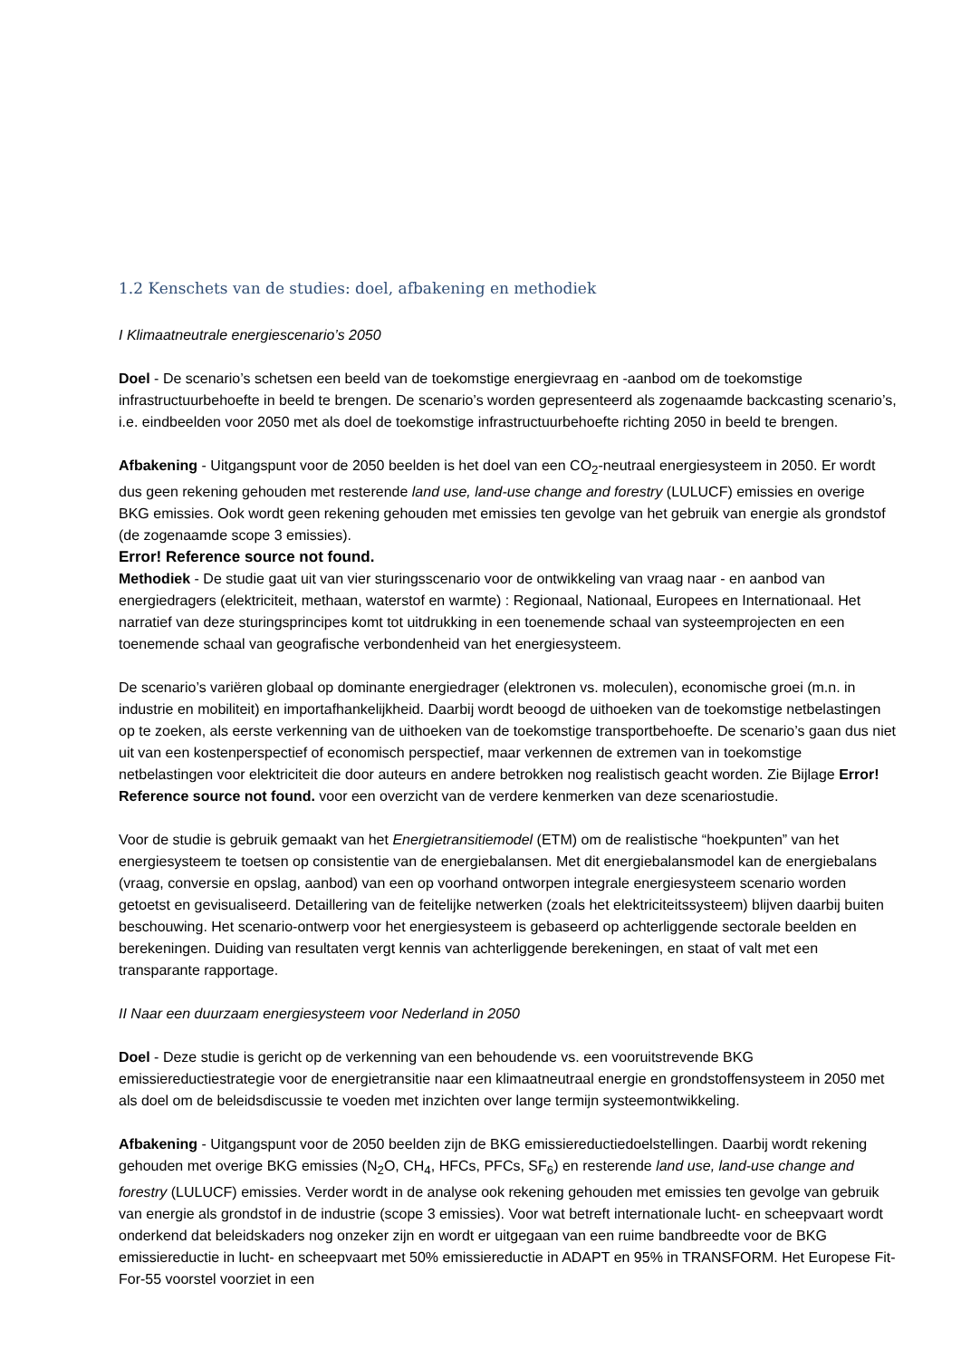1.2 Kenschets van de studies: doel, afbakening en methodiek
I Klimaatneutrale energiescenario’s 2050
Doel - De scenario’s schetsen een beeld van de toekomstige energievraag en -aanbod om de toekomstige infrastructuurbehoefte in beeld te brengen. De scenario’s worden gepresenteerd als zogenaamde backcasting scenario’s, i.e. eindbeelden voor 2050 met als doel de toekomstige infrastructuurbehoefte richting 2050 in beeld te brengen.
Afbakening - Uitgangspunt voor de 2050 beelden is het doel van een CO<sub>2</sub>-neutraal energiesysteem in 2050. Er wordt dus geen rekening gehouden met resterende land use, land-use change and forestry (LULUCF) emissies en overige BKG emissies. Ook wordt geen rekening gehouden met emissies ten gevolge van het gebruik van energie als grondstof (de zogenaamde scope 3 emissies).
Error! Reference source not found.
Methodiek - De studie gaat uit van vier sturingsscenario voor de ontwikkeling van vraag naar - en aanbod van energiedragers (elektriciteit, methaan, waterstof en warmte) : Regionaal, Nationaal, Europees en Internationaal. Het narratief van deze sturingsprincipes komt tot uitdrukking in een toenemende schaal van systeemprojecten en een toenemende schaal van geografische verbondenheid van het energiesysteem.
De scenario’s variëren globaal op dominante energiedrager (elektronen vs. moleculen), economische groei (m.n. in industrie en mobiliteit) en importafhankelijkheid. Daarbij wordt beoogd de uithoeken van de toekomstige netbelastingen op te zoeken, als eerste verkenning van de uithoeken van de toekomstige transportbehoefte. De scenario’s gaan dus niet uit van een kostenperspectief of economisch perspectief, maar verkennen de extremen van in toekomstige netbelastingen voor elektriciteit die door auteurs en andere betrokken nog realistisch geacht worden. Zie Bijlage Error! Reference source not found. voor een overzicht van de verdere kenmerken van deze scenariostudie.
Voor de studie is gebruik gemaakt van het Energietransitiemodel (ETM) om de realistische “hoekpunten” van het energiesysteem te toetsen op consistentie van de energiebalansen. Met dit energiebalansmodel kan de energiebalans (vraag, conversie en opslag, aanbod) van een op voorhand ontworpen integrale energiesysteem scenario worden getoetst en gevisualiseerd. Detaillering van de feitelijke netwerken (zoals het elektriciteitssysteem) blijven daarbij buiten beschouwing. Het scenario-ontwerp voor het energiesysteem is gebaseerd op achterliggende sectorale beelden en berekeningen. Duiding van resultaten vergt kennis van achterliggende berekeningen, en staat of valt met een transparante rapportage.
II Naar een duurzaam energiesysteem voor Nederland in 2050
Doel - Deze studie is gericht op de verkenning van een behoudende vs. een vooruitstrevende BKG emissiereductiestrategie voor de energietransitie naar een klimaatneutraal energie en grondstoffensysteem in 2050 met als doel om de beleidsdiscussie te voeden met inzichten over lange termijn systeemontwikkeling.
Afbakening - Uitgangspunt voor de 2050 beelden zijn de BKG emissiereductiedoelstellingen. Daarbij wordt rekening gehouden met overige BKG emissies (N<sub>2</sub>O, CH<sub>4</sub>, HFCs, PFCs, SF<sub>6</sub>) en resterende land use, land-use change and forestry (LULUCF) emissies. Verder wordt in de analyse ook rekening gehouden met emissies ten gevolge van gebruik van energie als grondstof in de industrie (scope 3 emissies). Voor wat betreft internationale lucht- en scheepvaart wordt onderkend dat beleidskaders nog onzeker zijn en wordt er uitgegaan van een ruime bandbreedte voor de BKG emissiereductie in lucht- en scheepvaart met 50% emissiereductie in ADAPT en 95% in TRANSFORM. Het Europese Fit-For-55 voorstel voorziet in een